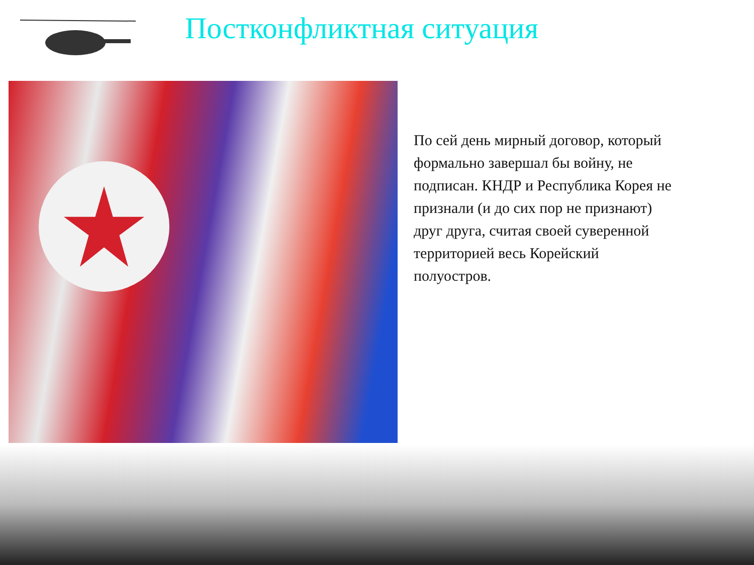Постконфликтная ситуация
По сей день мирный договор, который формально завершал бы войну, не подписан. КНДР и Республика Корея не признали (и до сих пор не признают) друг друга, считая своей суверенной территорией весь Корейский полуостров.